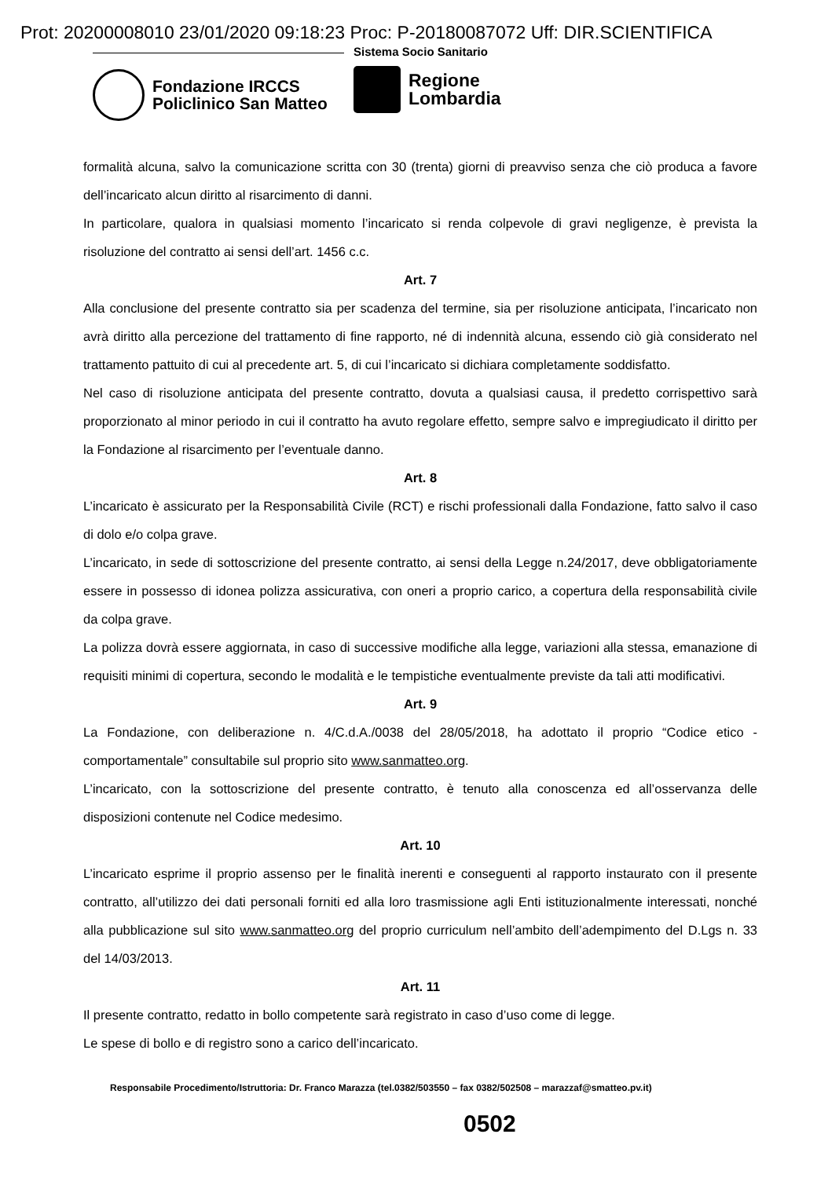Prot: 20200008010 23/01/2020 09:18:23 Proc: P-20180087072 Uff: DIR.SCIENTIFICA
Fondazione IRCCS
Policlinico San Matteo
Sistema Socio Sanitario
Regione
Lombardia
formalità alcuna, salvo la comunicazione scritta con 30 (trenta) giorni di preavviso senza che ciò produca a favore dell’incaricato alcun diritto al risarcimento di danni.
In particolare, qualora in qualsiasi momento l’incaricato si renda colpevole di gravi negligenze, è prevista la risoluzione del contratto ai sensi dell’art. 1456 c.c.
Art. 7
Alla conclusione del presente contratto sia per scadenza del termine, sia per risoluzione anticipata, l’incaricato non avrà diritto alla percezione del trattamento di fine rapporto, né di indennità alcuna, essendo ciò già considerato nel trattamento pattuito di cui al precedente art. 5, di cui l’incaricato si dichiara completamente soddisfatto.
Nel caso di risoluzione anticipata del presente contratto, dovuta a qualsiasi causa, il predetto corrispettivo sarà proporzionato al minor periodo in cui il contratto ha avuto regolare effetto, sempre salvo e impregiudicato il diritto per la Fondazione al risarcimento per l’eventuale danno.
Art. 8
L’incaricato è assicurato per la Responsabilità Civile (RCT) e rischi professionali dalla Fondazione, fatto salvo il caso di dolo e/o colpa grave.
L’incaricato, in sede di sottoscrizione del presente contratto, ai sensi della Legge n.24/2017, deve obbligatoriamente essere in possesso di idonea polizza assicurativa, con oneri a proprio carico, a copertura della responsabilità civile da colpa grave.
La polizza dovrà essere aggiornata, in caso di successive modifiche alla legge, variazioni alla stessa, emanazione di requisiti minimi di copertura, secondo le modalità e le tempistiche eventualmente previste da tali atti modificativi.
Art. 9
La Fondazione, con deliberazione n. 4/C.d.A./0038 del 28/05/2018, ha adottato il proprio “Codice etico - comportamentale” consultabile sul proprio sito www.sanmatteo.org.
L’incaricato, con la sottoscrizione del presente contratto, è tenuto alla conoscenza ed all’osservanza delle disposizioni contenute nel Codice medesimo.
Art. 10
L’incaricato esprime il proprio assenso per le finalità inerenti e conseguenti al rapporto instaurato con il presente contratto, all’utilizzo dei dati personali forniti ed alla loro trasmissione agli Enti istituzionalmente interessati, nonché alla pubblicazione sul sito www.sanmatteo.org del proprio curriculum nell’ambito dell’adempimento del D.Lgs n. 33 del 14/03/2013.
Art. 11
Il presente contratto, redatto in bollo competente sarà registrato in caso d’uso come di legge.
Le spese di bollo e di registro sono a carico dell’incaricato.
Responsabile Procedimento/Istruttoria: Dr. Franco Marazza (tel.0382/503550 – fax 0382/502508 – marazzaf@smatteo.pv.it)
0502